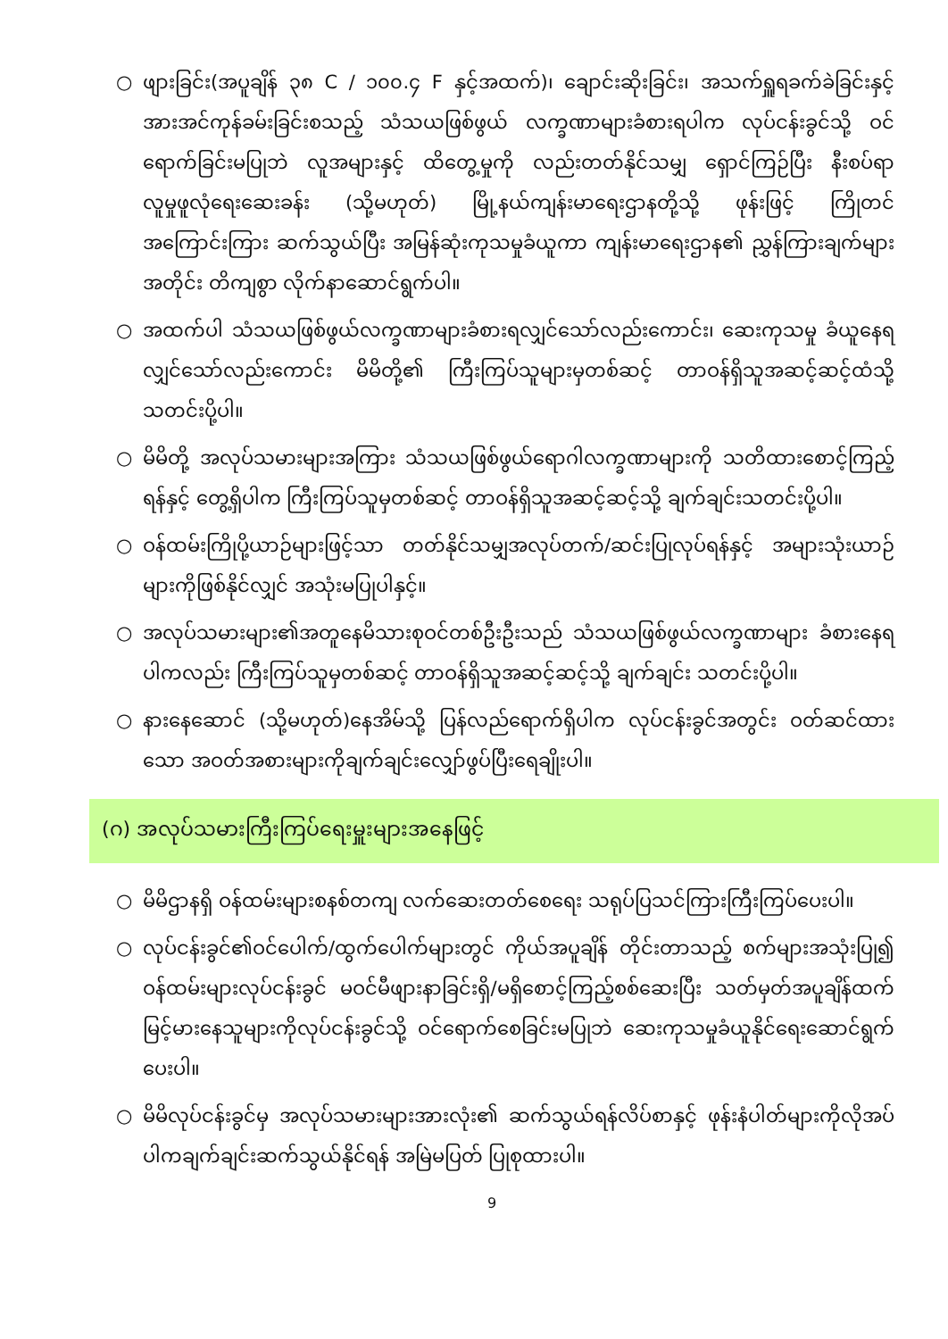○ ဖျားခြင်း(အပူချိန် ၃၈ C / ၁၀၀.၄ F နှင့်အထက်)၊ ချောင်းဆိုးခြင်း၊ အသက်ရှူရခက်ခဲခြင်းနှင့် အားအင်ကုန်ခမ်းခြင်းစသည့် သံသယဖြစ်ဖွယ် လက္ခဏာများခံစားရပါက လုပ်ငန်းခွင်သို့ ဝင်ရောက်ခြင်းမပြုဘဲ လူအများနှင့် ထိတွေ့မှုကို လည်းတတ်နိုင်သမျှ ရှောင်ကြဉ်ပြီး နီးစပ်ရာ လူမှုဖူလုံရေးဆေးခန်း (သို့မဟုတ်) မြို့နယ်ကျန်းမာရေးဌာနတို့သို့ ဖုန်းဖြင့် ကြိုတင်အကြောင်းကြား ဆက်သွယ်ပြီး အမြန်ဆုံးကုသမှုခံယူကာ ကျန်းမာရေးဌာန၏ ညွှန်ကြားချက်များအတိုင်း တိကျစွာ လိုက်နာဆောင်ရွက်ပါ။
○ အထက်ပါ သံသယဖြစ်ဖွယ်လက္ခဏာများခံစားရလျှင်သော်လည်းကောင်း၊ ဆေးကုသမှု ခံယူနေရလျှင်သော်လည်းကောင်း မိမိတို့၏ ကြီးကြပ်သူများမှတစ်ဆင့် တာဝန်ရှိသူအဆင့်ဆင့်ထံသို့ သတင်းပို့ပါ။
○ မိမိတို့ အလုပ်သမားများအကြား သံသယဖြစ်ဖွယ်ရောဂါလက္ခဏာများကို သတိထားစောင့်ကြည့်ရန်နှင့် တွေ့ရှိပါက ကြီးကြပ်သူမှတစ်ဆင့် တာဝန်ရှိသူအဆင့်ဆင့်သို့ ချက်ချင်းသတင်းပို့ပါ။
○ ဝန်ထမ်းကြိုပို့ယာဉ်များဖြင့်သာ တတ်နိုင်သမျှအလုပ်တက်/ဆင်းပြုလုပ်ရန်နှင့် အများသုံးယာဉ်များကိုဖြစ်နိုင်လျှင် အသုံးမပြုပါနှင့်။
○ အလုပ်သမားများ၏အတူနေမိသားစုဝင်တစ်ဦးဦးသည် သံသယဖြစ်ဖွယ်လက္ခဏာများ ခံစားနေရပါကလည်း ကြီးကြပ်သူမှတစ်ဆင့် တာဝန်ရှိသူအဆင့်ဆင့်သို့ ချက်ချင်း သတင်းပို့ပါ။
○ နားနေဆောင် (သို့မဟုတ်)နေအိမ်သို့ ပြန်လည်ရောက်ရှိပါက လုပ်ငန်းခွင်အတွင်း ဝတ်ဆင်ထားသော အဝတ်အစားများကိုချက်ချင်းလျှော်ဖွပ်ပြီးရေချိုးပါ။
(ဂ) အလုပ်သမားကြီးကြပ်ရေးမှူးများအနေဖြင့်
○ မိမိဌာနရှိ ဝန်ထမ်းများစနစ်တကျ လက်ဆေးတတ်စေရေး သရုပ်ပြသင်ကြားကြီးကြပ်ပေးပါ။
○ လုပ်ငန်းခွင်၏ဝင်ပေါက်/ထွက်ပေါက်များတွင် ကိုယ်အပူချိန် တိုင်းတာသည့် စက်များအသုံးပြု၍ ဝန်ထမ်းများလုပ်ငန်းခွင် မဝင်မီဖျားနာခြင်းရှိ/မရှိစောင့်ကြည့်စစ်ဆေးပြီး သတ်မှတ်အပူချိန်ထက် မြင့်မားနေသူများကိုလုပ်ငန်းခွင်သို့ ဝင်ရောက်စေခြင်းမပြုဘဲ ဆေးကုသမှုခံယူနိုင်ရေးဆောင်ရွက်ပေးပါ။
○ မိမိလုပ်ငန်းခွင်မှ အလုပ်သမားများအားလုံး၏ ဆက်သွယ်ရန်လိပ်စာနှင့် ဖုန်းနံပါတ်များကိုလိုအပ်ပါကချက်ချင်းဆက်သွယ်နိုင်ရန် အမြဲမပြတ် ပြုစုထားပါ။
9